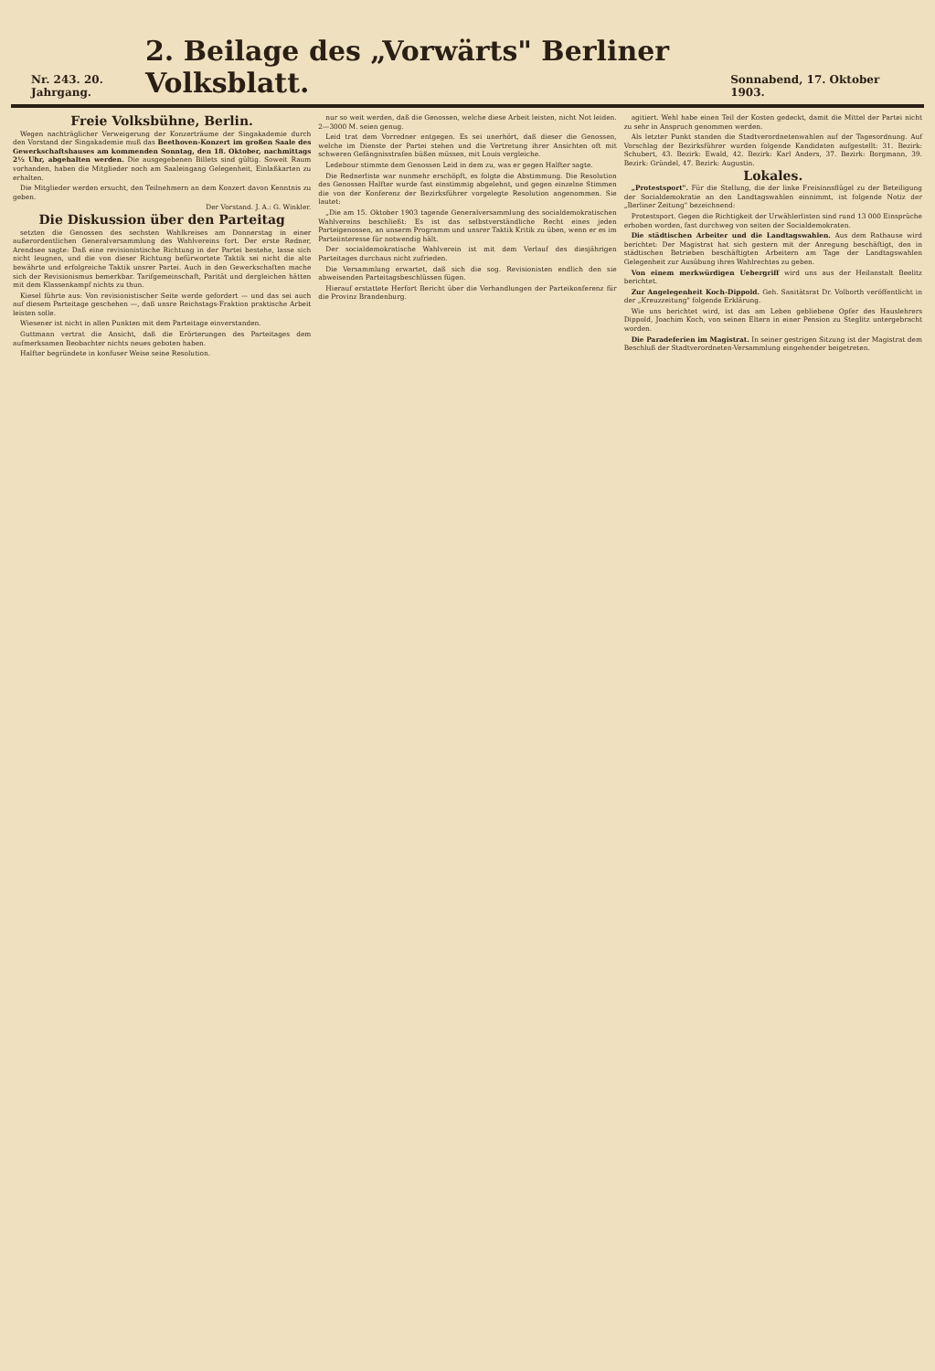Nr. 243. 20. Jahrgang. 2. Beilage des „Vorwärts" Berliner Volksblatt. Sonnabend, 17. Oktober 1903.
Freie Volksbühne, Berlin.
Wegen nachträglicher Verweigerung der Konzerträume der Singakademie durch den Vorstand der Singakademie muß das Beethoven-Konzert im großen Saale des Gewerkschaftshauses am kommenden Sonntag, den 18. Oktober, nachmittags 2½ Uhr, abgehalten werden. Die ausgegebenen Billets sind gültig. Soweit Raum vorhanden, haben die Mitglieder noch am Saaleingang Gelegenheit, Einlaßkarten zu erhalten.
Die Mitglieder werden ersucht, den Teilnehmern an dem Konzert davon Kenntnis zu geben.
Der Vorstand. J. A.: G. Winkler.
Die Diskussion über den Parteitag
setzten die Genossen des sechsten Wahlkreises am Donnerstag in einer außerordentlichen Generalversammlung des Wahlvereins fort. Der erste Redner, Arendsee sagte: Daß eine revisionistische Richtung in der Partei bestehe, lasse sich nicht leugnen, und die von dieser Richtung befürwortete Taktik sei nicht die alte bewährte und erfolgreiche Taktik unsrer Partei. Auch in den Gewerkschaften mache sich der Revisionismus bemerkbar. Tarifgemeinschaft, Parität und dergleichen hätten mit dem Klassenkampf nichts zu thun.
Kiesel führte aus: Von revisionistischer Seite werde gefordert — und das sei auch auf diesem Parteitage geschehen —, daß unsre Reichstags-Fraktion praktische Arbeit leisten solle.
Wiesener ist nicht in allen Punkten mit dem Parteitage einverstanden.
Guttmann vertrat die Ansicht, daß die Erörterungen des Parteitages dem aufmerksamen Beobachter nichts neues geboten haben.
Halfter begründete in konfuser Weise seine Resolution.
nur so weit werden, daß die Genossen, welche diese Arbeit leisten, nicht Not leiden. 2—3000 M. seien genug.
Leid trat dem Vorredner entgegen. Es sei unerhört, daß dieser die Genossen, welche im Dienste der Partei stehen und die Vertretung ihrer Ansichten oft mit schweren Gefängnisstrafen büßen müssen, mit Louis vergleiche.
Ledebour stimmte dem Genossen Leid in dem zu, was er gegen Halfter sagte.
Die Rednerliste war nunmehr erschöpft, es folgte die Abstimmung. Die Resolution des Genossen Halfter wurde fast einstimmig abgelehnt, und gegen einzelne Stimmen die von der Konferenz der Bezirksführer vorgelegte Resolution angenommen. Sie lautet:
„Die am 15. Oktober 1903 tagende Generalversammlung des socialdemokratischen Wahlvereins beschließt: Es ist das selbstverständliche Recht eines jeden Parteigenossen, an unserm Programm und unsrer Taktik Kritik zu üben, wenn er es im Parteiinteresse für notwendig hält.
Der socialdemokratische Wahlverein ist mit dem Verlauf des diesjährigen Parteitages durchaus nicht zufrieden.
Die Versammlung erwartet, daß sich die sog. Revisionisten endlich den sie abweisenden Parteitagsbeschlüssen fügen.
Hierauf erstattete Herfort Bericht über die Verhandlungen der Parteikonferenz für die Provinz Brandenburg.
agitiert. Wehl habe einen Teil der Kosten gedeckt, damit die Mittel der Partei nicht zu sehr in Anspruch genommen werden.
Als letzter Punkt standen die Stadtverordnetenwahlen auf der Tagesordnung. Auf Vorschlag der Bezirksführer wurden folgende Kandidaten aufgestellt: 31. Bezirk: Schubert, 43. Bezirk: Ewald, 42. Bezirk: Karl Anders, 37. Bezirk: Borgmann, 39. Bezirk: Gründel, 47. Bezirk: Augustin.
Lokales.
„Protestsport". Für die Stellung, die der linke Freisinnsflügel zu der Beteiligung der Socialdemokratie an den Landtagswahlen einnimmt, ist folgende Notiz der „Berliner Zeitung" bezeichnend:
Protestsport. Gegen die Richtigkeit der Urwählerlisten sind rund 13 000 Einsprüche erhoben worden, fast durchweg von seiten der Socialdemokraten.
Die städtischen Arbeiter und die Landtagswahlen. Aus dem Rathause wird berichtet: Der Magistrat hat sich gestern mit der Anregung beschäftigt, den in städtischen Betrieben beschäftigten Arbeitern am Tage der Landtagswahlen Gelegenheit zur Ausübung ihres Wahlrechtes zu geben.
Von einem merkwürdigen Uebergriff wird uns aus der Heilanstalt Beelitz berichtet.
Zur Angelegenheit Koch-Dippold. Geh. Sanitätsrat Dr. Volborth veröffentlicht in der „Kreuzzeitung" folgende Erklärung.
Wie uns berichtet wird, ist das am Leben gebliebene Opfer des Hauslehrers Dippold, Joachim Koch, von seinen Eltern in einer Pension zu Steglitz untergebracht worden.
Die Paradeferien im Magistrat. In seiner gestrigen Sitzung ist der Magistrat dem Beschluß der Stadtverordneten-Versammlung eingehender beigetreten.